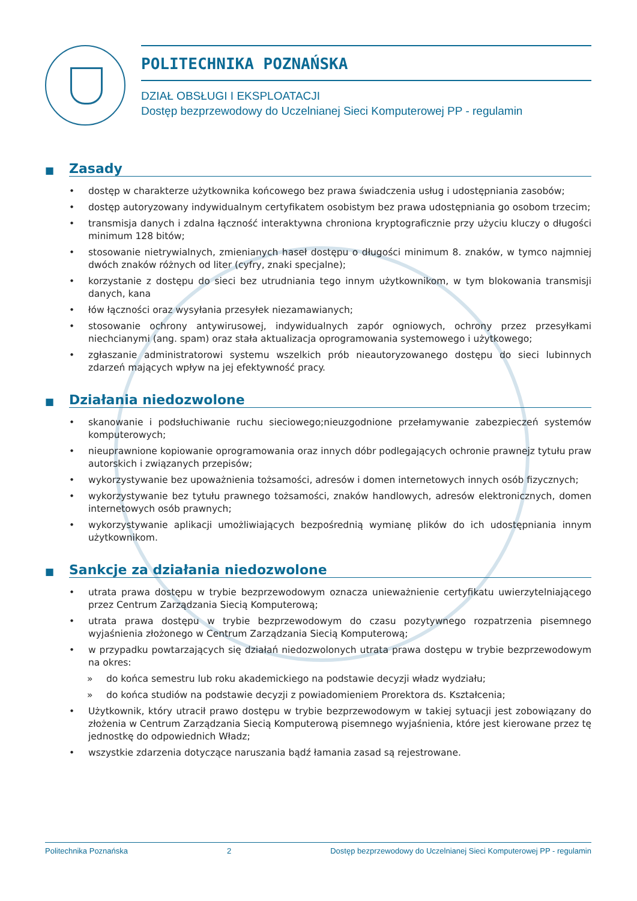POLITECHNIKA POZNAŃSKA
DZIAŁ OBSŁUGI I EKSPLOATACJI
Dostęp bezprzewodowy do Uczelnianej Sieci Komputerowej PP - regulamin
■ Zasady
• dostęp w charakterze użytkownika końcowego bez prawa świadczenia usług i udostępniania zasobów;
• dostęp autoryzowany indywidualnym certyfikatem osobistym bez prawa udostępniania go osobom trzecim;
• transmisja danych i zdalna łączność interaktywna chroniona kryptograficznie przy użyciu kluczy o długości minimum 128 bitów;
• stosowanie nietrywialnych, zmienianych haseł dostępu o długości minimum 8. znaków, w tymco najmniej dwóch znaków różnych od liter (cyfry, znaki specjalne);
• korzystanie z dostępu do sieci bez utrudniania tego innym użytkownikom, w tym blokowania transmisji danych, kana
• łów łączności oraz wysyłania przesyłek niezamawianych;
• stosowanie ochrony antywirusowej, indywidualnych zapór ogniowych, ochrony przez przesyłkami niechcianymi (ang. spam) oraz stała aktualizacja oprogramowania systemowego i użytkowego;
• zgłaszanie administratorowi systemu wszelkich prób nieautoryzowanego dostępu do sieci lubinnych zdarzeń mających wpływ na jej efektywność pracy.
■ Działania niedozwolone
• skanowanie i podsłuchiwanie ruchu sieciowego;nieuzgodnione przełamywanie zabezpieczeń systemów komputerowych;
• nieuprawnione kopiowanie oprogramowania oraz innych dóbr podlegających ochronie prawnejz tytułu praw autorskich i związanych przepisów;
• wykorzystywanie bez upoważnienia tożsamości, adresów i domen internetowych innych osób fizycznych;
• wykorzystywanie bez tytułu prawnego tożsamości, znaków handlowych, adresów elektronicznych, domen internetowych osób prawnych;
• wykorzystywanie aplikacji umożliwiających bezpośrednią wymianę plików do ich udostępniania innym użytkownikom.
■ Sankcje za działania niedozwolone
• utrata prawa dostępu w trybie bezprzewodowym oznacza unieważnienie certyfikatu uwierzytelniającego przez Centrum Zarządzania Siecią Komputerową;
• utrata prawa dostępu w trybie bezprzewodowym do czasu pozytywnego rozpatrzenia pisemnego wyjaśnienia złożonego w Centrum Zarządzania Siecią Komputerową;
• w przypadku powtarzających się działań niedozwolonych utrata prawa dostępu w trybie bezprzewodowym na okres:
» do końca semestru lub roku akademickiego na podstawie decyzji władz wydziału;
» do końca studiów na podstawie decyzji z powiadomieniem Prorektora ds. Kształcenia;
• Użytkownik, który utracił prawo dostępu w trybie bezprzewodowym w takiej sytuacji jest zobowiązany do złożenia w Centrum Zarządzania Siecią Komputerową pisemnego wyjaśnienia, które jest kierowane przez tę jednostkę do odpowiednich Władz;
• wszystkie zdarzenia dotyczące naruszania bądź łamania zasad są rejestrowane.
Politechnika Poznańska 2 Dostęp bezprzewodowy do Uczelnianej Sieci Komputerowej PP - regulamin